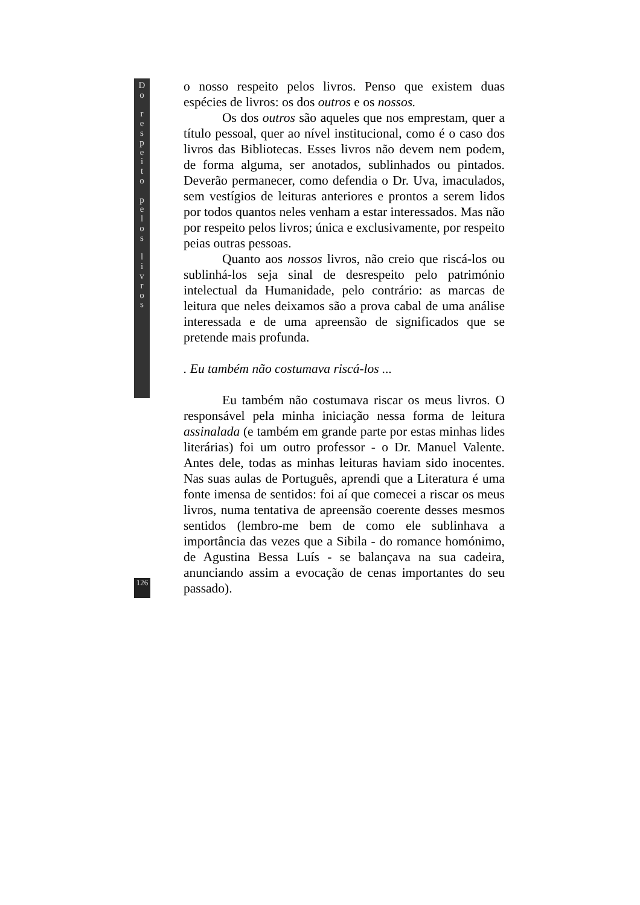D
o
r
e
s
p
e
i
t
o
p
e
l
o
s
l
i
v
r
o
s
o nosso respeito pelos livros. Penso que existem duas espécies de livros: os dos outros e os nossos.
Os dos outros são aqueles que nos emprestam, quer a título pessoal, quer ao nível institucional, como é o caso dos livros das Bibliotecas. Esses livros não devem nem podem, de forma alguma, ser anotados, sublinhados ou pintados. Deverão permanecer, como defendia o Dr. Uva, imaculados, sem vestígios de leituras anteriores e prontos a serem lidos por todos quantos neles venham a estar interessados. Mas não por respeito pelos livros; única e exclusivamente, por respeito peias outras pessoas.
Quanto aos nossos livros, não creio que riscá-los ou sublinhá-los seja sinal de desrespeito pelo património intelectual da Humanidade, pelo contrário: as marcas de leitura que neles deixamos são a prova cabal de uma análise interessada e de uma apreensão de significados que se pretende mais profunda.
. Eu também não costumava riscá-los ...
Eu também não costumava riscar os meus livros. O responsável pela minha iniciação nessa forma de leitura assinalada (e também em grande parte por estas minhas lides literárias) foi um outro professor - o Dr. Manuel Valente. Antes dele, todas as minhas leituras haviam sido inocentes. Nas suas aulas de Português, aprendi que a Literatura é uma fonte imensa de sentidos: foi aí que comecei a riscar os meus livros, numa tentativa de apreensão coerente desses mesmos sentidos (lembro-me bem de como ele sublinhava a importância das vezes que a Sibila - do romance homónimo, de Agustina Bessa Luís - se balançava na sua cadeira, anunciando assim a evocação de cenas importantes do seu passado).
126